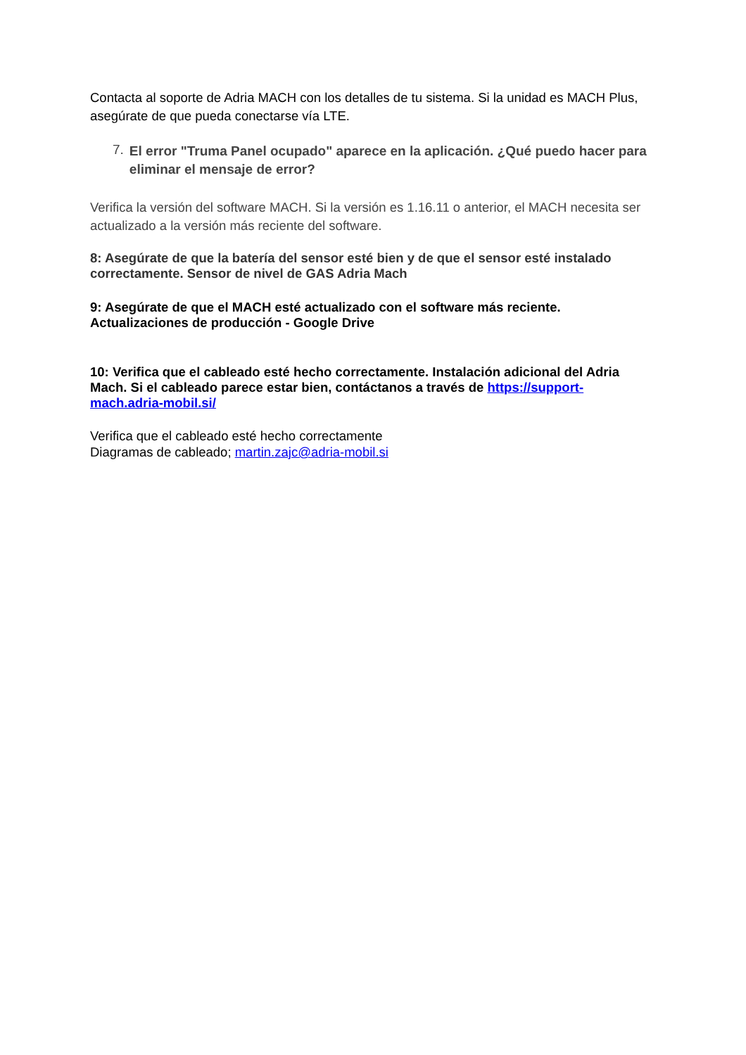Contacta al soporte de Adria MACH con los detalles de tu sistema. Si la unidad es MACH Plus, asegúrate de que pueda conectarse vía LTE.
7.
El error "Truma Panel ocupado" aparece en la aplicación. ¿Qué puedo hacer para eliminar el mensaje de error?
Verifica la versión del software MACH. Si la versión es 1.16.11 o anterior, el MACH necesita ser actualizado a la versión más reciente del software.
8: Asegúrate de que la batería del sensor esté bien y de que el sensor esté instalado correctamente. Sensor de nivel de GAS Adria Mach
9: Asegúrate de que el MACH esté actualizado con el software más reciente. Actualizaciones de producción - Google Drive
10: Verifica que el cableado esté hecho correctamente. Instalación adicional del Adria Mach. Si el cableado parece estar bien, contáctanos a través de https://support-mach.adria-mobil.si/
Verifica que el cableado esté hecho correctamente
Diagramas de cableado; martin.zajc@adria-mobil.si